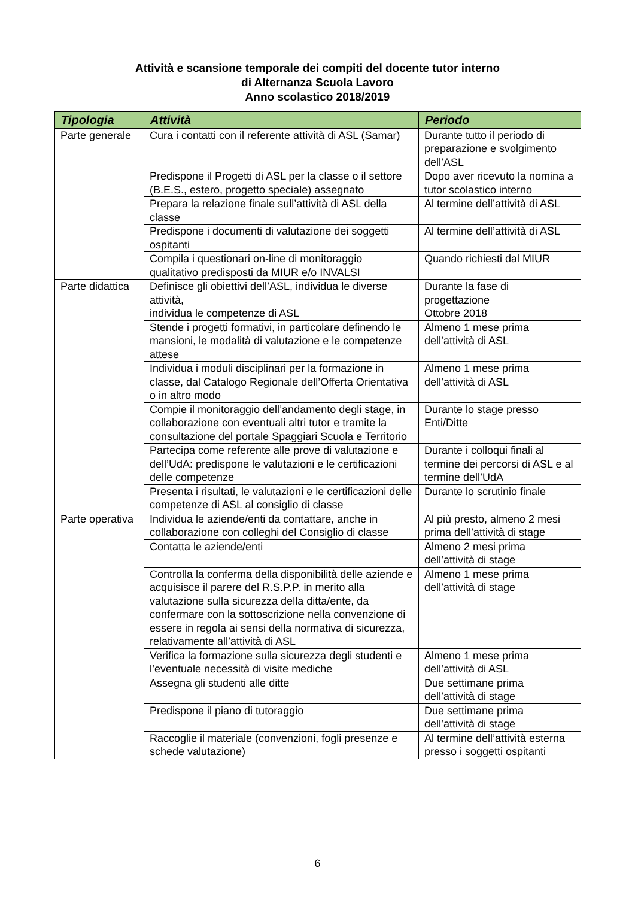Attività e scansione temporale dei compiti del docente tutor interno
di Alternanza Scuola Lavoro
Anno scolastico 2018/2019
| Tipologia | Attività | Periodo |
| --- | --- | --- |
| Parte generale | Cura i contatti con il referente attività di ASL (Samar) | Durante tutto il periodo di preparazione e svolgimento dell’ASL |
| | Predispone il Progetti di ASL per la classe o il settore (B.E.S., estero, progetto speciale) assegnato | Dopo aver ricevuto la nomina a tutor scolastico interno |
| | Prepara la relazione finale sull’attività di ASL della classe | Al termine dell’attività di ASL |
| | Predispone i documenti di valutazione dei soggetti ospitanti | Al termine dell’attività di ASL |
| | Compila i questionari on-line di monitoraggio qualitativo predisposti da MIUR e/o INVALSI | Quando richiesti dal MIUR |
| Parte didattica | Definisce gli obiettivi dell’ASL, individua le diverse attività, individua le competenze di ASL | Durante la fase di progettazione Ottobre 2018 |
| | Stende i progetti formativi, in particolare definendo le mansioni, le modalità di valutazione e le competenze attese | Almeno 1 mese prima dell’attività di ASL |
| | Individua i moduli disciplinari per la formazione in classe, dal Catalogo Regionale dell’Offerta Orientativa o in altro modo | Almeno 1 mese prima dell’attività di ASL |
| | Compie il monitoraggio dell’andamento degli stage, in collaborazione con eventuali altri tutor e tramite la consultazione del portale Spaggiari Scuola e Territorio | Durante lo stage presso Enti/Ditte |
| | Partecipa come referente alle prove di valutazione e dell’UdA: predispone le valutazioni e le certificazioni delle competenze | Durante i colloqui finali al termine dei percorsi di ASL e al termine dell’UdA |
| | Presenta i risultati, le valutazioni e le certificazioni delle competenze di ASL al consiglio di classe | Durante lo scrutinio finale |
| Parte operativa | Individua le aziende/enti da contattare, anche in collaborazione con colleghi del Consiglio di classe | Al più presto, almeno 2 mesi prima dell’attività di stage |
| | Contatta le aziende/enti | Almeno 2 mesi prima dell’attività di stage |
| | Controlla la conferma della disponibilità delle aziende e acquisisce il parere del R.S.P.P. in merito alla valutazione sulla sicurezza della ditta/ente, da confermare con la sottoscrizione nella convenzione di essere in regola ai sensi della normativa di sicurezza, relativamente all’attività di ASL | Almeno 1 mese prima dell’attività di stage |
| | Verifica la formazione sulla sicurezza degli studenti e l’eventuale necessità di visite mediche | Almeno 1 mese prima dell’attività di ASL |
| | Assegna gli studenti alle ditte | Due settimane prima dell’attività di stage |
| | Predispone il piano di tutoraggio | Due settimane prima dell’attività di stage |
| | Raccoglie il materiale (convenzioni, fogli presenze e schede valutazione) | Al termine dell’attività esterna presso i soggetti ospitanti |
6